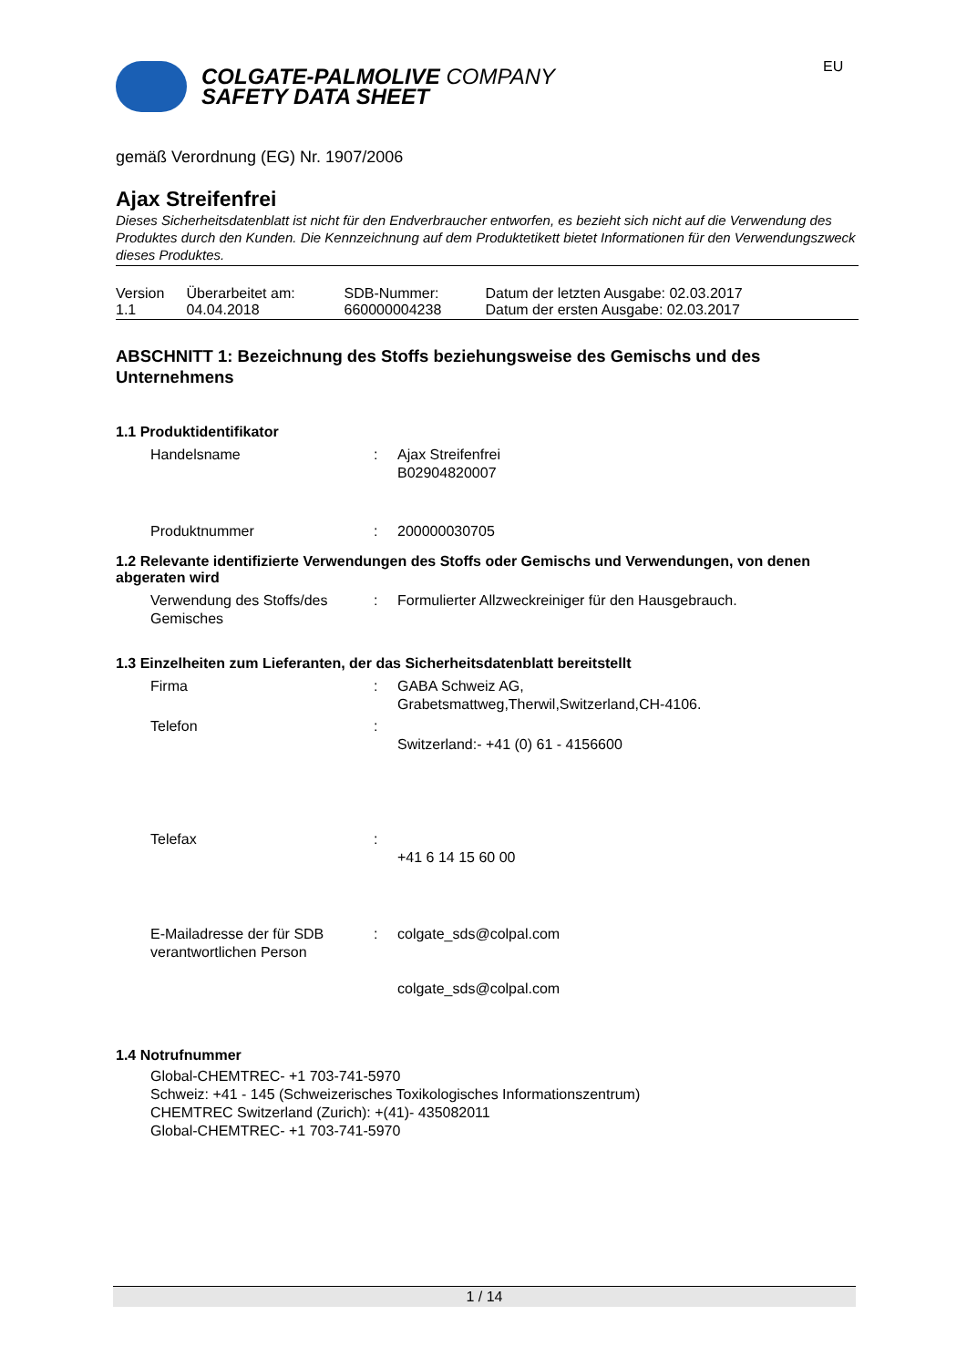EU
COLGATE-PALMOLIVE COMPANY
SAFETY DATA SHEET
gemäß Verordnung (EG) Nr. 1907/2006
Ajax Streifenfrei
Dieses Sicherheitsdatenblatt ist nicht für den Endverbraucher entworfen, es bezieht sich nicht auf die Verwendung des Produktes durch den Kunden. Die Kennzeichnung auf dem Produktetikett bietet Informationen für den Verwendungszweck dieses Produktes.
| Version 1.1 | Überarbeitet am: 04.04.2018 | SDB-Nummer: 660000004238 | Datum der letzten Ausgabe: 02.03.2017 Datum der ersten Ausgabe: 02.03.2017 |
ABSCHNITT 1: Bezeichnung des Stoffs beziehungsweise des Gemischs und des Unternehmens
1.1 Produktidentifikator
| Handelsname | : | Ajax Streifenfrei B02904820007 |
| Produktnummer | : | 200000030705 |
1.2 Relevante identifizierte Verwendungen des Stoffs oder Gemischs und Verwendungen, von denen abgeraten wird
| Verwendung des Stoffs/des Gemisches | : | Formulierter Allzweckreiniger für den Hausgebrauch. |
1.3 Einzelheiten zum Lieferanten, der das Sicherheitsdatenblatt bereitstellt
| Firma | : | GABA Schweiz AG, Grabetsmattweg,Therwil,Switzerland,CH-4106. |
| Telefon | : | Switzerland:- +41 (0) 61 - 4156600 |
| Telefax | : | +41 6 14 15 60 00 |
| E-Mailadresse der für SDB verantwortlichen Person | : | colgate_sds@colpal.com colgate_sds@colpal.com |
1.4 Notrufnummer
Global-CHEMTREC- +1 703-741-5970
Schweiz: +41 - 145 (Schweizerisches Toxikologisches Informationszentrum)
CHEMTREC Switzerland (Zurich): +(41)- 435082011
Global-CHEMTREC- +1 703-741-5970
1 / 14